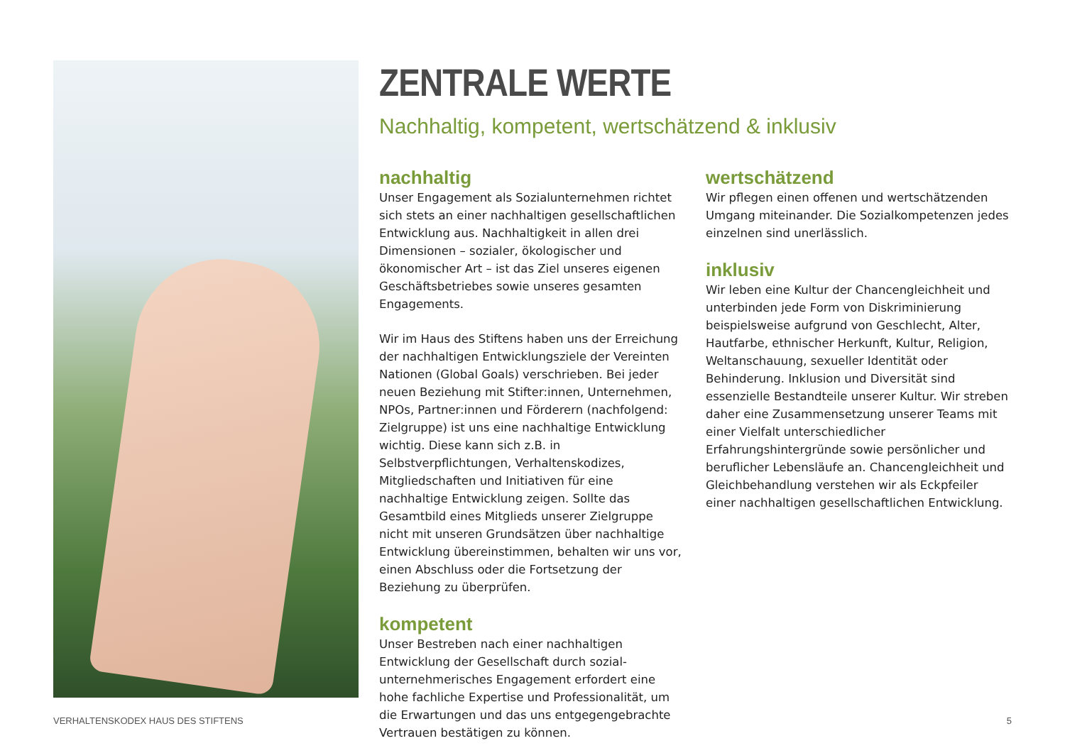ZENTRALE WERTE
Nachhaltig, kompetent, wertschätzend & inklusiv
nachhaltig
Unser Engagement als Sozialunternehmen richtet sich stets an einer nachhaltigen gesellschaftlichen Entwicklung aus. Nachhaltigkeit in allen drei Dimensionen – sozialer, ökologischer und ökonomischer Art – ist das Ziel unseres eigenen Geschäftsbetriebes sowie unseres gesamten Engagements.
Wir im Haus des Stiftens haben uns der Erreichung der nachhaltigen Entwicklungsziele der Vereinten Nationen (Global Goals) verschrieben. Bei jeder neuen Beziehung mit Stifter:innen, Unternehmen, NPOs, Partner:innen und Förderern (nachfolgend: Zielgruppe) ist uns eine nachhaltige Entwicklung wichtig. Diese kann sich z.B. in Selbstverpflichtungen, Verhaltenskodizes, Mitgliedschaften und Initiativen für eine nachhaltige Entwicklung zeigen. Sollte das Gesamtbild eines Mitglieds unserer Zielgruppe nicht mit unseren Grundsätzen über nachhaltige Entwicklung übereinstimmen, behalten wir uns vor, einen Abschluss oder die Fortsetzung der Beziehung zu überprüfen.
kompetent
Unser Bestreben nach einer nachhaltigen Entwicklung der Gesellschaft durch sozial-unternehmerisches Engagement erfordert eine hohe fachliche Expertise und Professionalität, um die Erwartungen und das uns entgegengebrachte Vertrauen bestätigen zu können.
wertschätzend
Wir pflegen einen offenen und wertschätzenden Umgang miteinander. Die Sozialkompetenzen jedes einzelnen sind unerlässlich.
inklusiv
Wir leben eine Kultur der Chancengleichheit und unterbinden jede Form von Diskriminierung beispielsweise aufgrund von Geschlecht, Alter, Hautfarbe, ethnischer Herkunft, Kultur, Religion, Weltanschauung, sexueller Identität oder Behinderung. Inklusion und Diversität sind essenzielle Bestandteile unserer Kultur. Wir streben daher eine Zusammensetzung unserer Teams mit einer Vielfalt unterschiedlicher Erfahrungshintergründe sowie persönlicher und beruflicher Lebensläufe an. Chancengleichheit und Gleichbehandlung verstehen wir als Eckpfeiler einer nachhaltigen gesellschaftlichen Entwicklung.
VERHALTENSKODEX HAUS DES STIFTENS 5